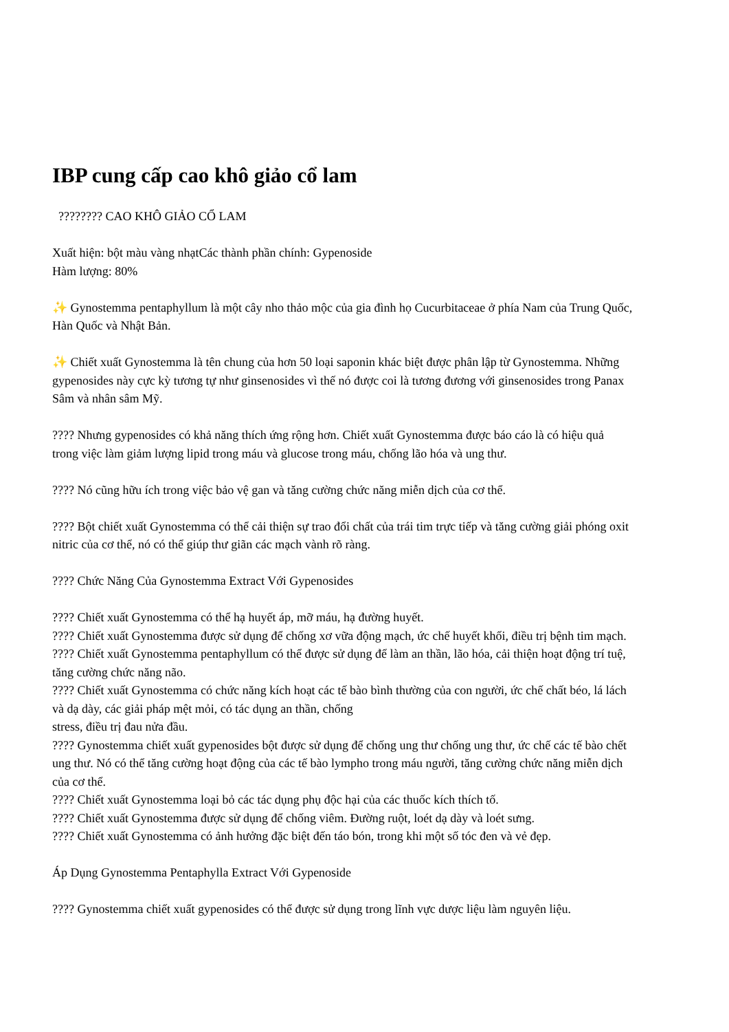IBP cung cấp cao khô giảo cổ lam
???????? CAO KHÔ GIẢO CỔ LAM
Xuất hiện: bột màu vàng nhạtCác thành phần chính: Gypenoside
Hàm lượng: 80%
✨ Gynostemma pentaphyllum là một cây nho thảo mộc của gia đình họ Cucurbitaceae ở phía Nam của Trung Quốc, Hàn Quốc và Nhật Bản.
✨ Chiết xuất Gynostemma là tên chung của hơn 50 loại saponin khác biệt được phân lập từ Gynostemma. Những gypenosides này cực kỳ tương tự như ginsenosides vì thế nó được coi là tương đương với ginsenosides trong Panax Sâm và nhân sâm Mỹ.
???? Nhưng gypenosides có khả năng thích ứng rộng hơn. Chiết xuất Gynostemma được báo cáo là có hiệu quả trong việc làm giảm lượng lipid trong máu và glucose trong máu, chống lão hóa và ung thư.
???? Nó cũng hữu ích trong việc bảo vệ gan và tăng cường chức năng miễn dịch của cơ thể.
???? Bột chiết xuất Gynostemma có thể cải thiện sự trao đổi chất của trái tim trực tiếp và tăng cường giải phóng oxit nitric của cơ thể, nó có thể giúp thư giãn các mạch vành rõ ràng.
???? Chức Năng Của Gynostemma Extract Với Gypenosides
???? Chiết xuất Gynostemma có thể hạ huyết áp, mỡ máu, hạ đường huyết.
???? Chiết xuất Gynostemma được sử dụng để chống xơ vữa động mạch, ức chế huyết khối, điều trị bệnh tim mạch.
???? Chiết xuất Gynostemma pentaphyllum có thể được sử dụng để làm an thần, lão hóa, cải thiện hoạt động trí tuệ, tăng cường chức năng não.
???? Chiết xuất Gynostemma có chức năng kích hoạt các tế bào bình thường của con người, ức chế chất béo, lá lách và dạ dày, các giải pháp mệt mỏi, có tác dụng an thần, chống
stress, điều trị đau nửa đầu.
???? Gynostemma chiết xuất gypenosides bột được sử dụng để chống ung thư chống ung thư, ức chế các tế bào chết ung thư. Nó có thể tăng cường hoạt động của các tế bào lympho trong máu người, tăng cường chức năng miễn dịch của cơ thể.
???? Chiết xuất Gynostemma loại bỏ các tác dụng phụ độc hại của các thuốc kích thích tố.
???? Chiết xuất Gynostemma được sử dụng để chống viêm. Đường ruột, loét dạ dày và loét sưng.
???? Chiết xuất Gynostemma có ảnh hưởng đặc biệt đến táo bón, trong khi một số tóc đen và vẻ đẹp.
Áp Dụng Gynostemma Pentaphylla Extract Với Gypenoside
???? Gynostemma chiết xuất gypenosides có thể được sử dụng trong lĩnh vực dược liệu làm nguyên liệu.